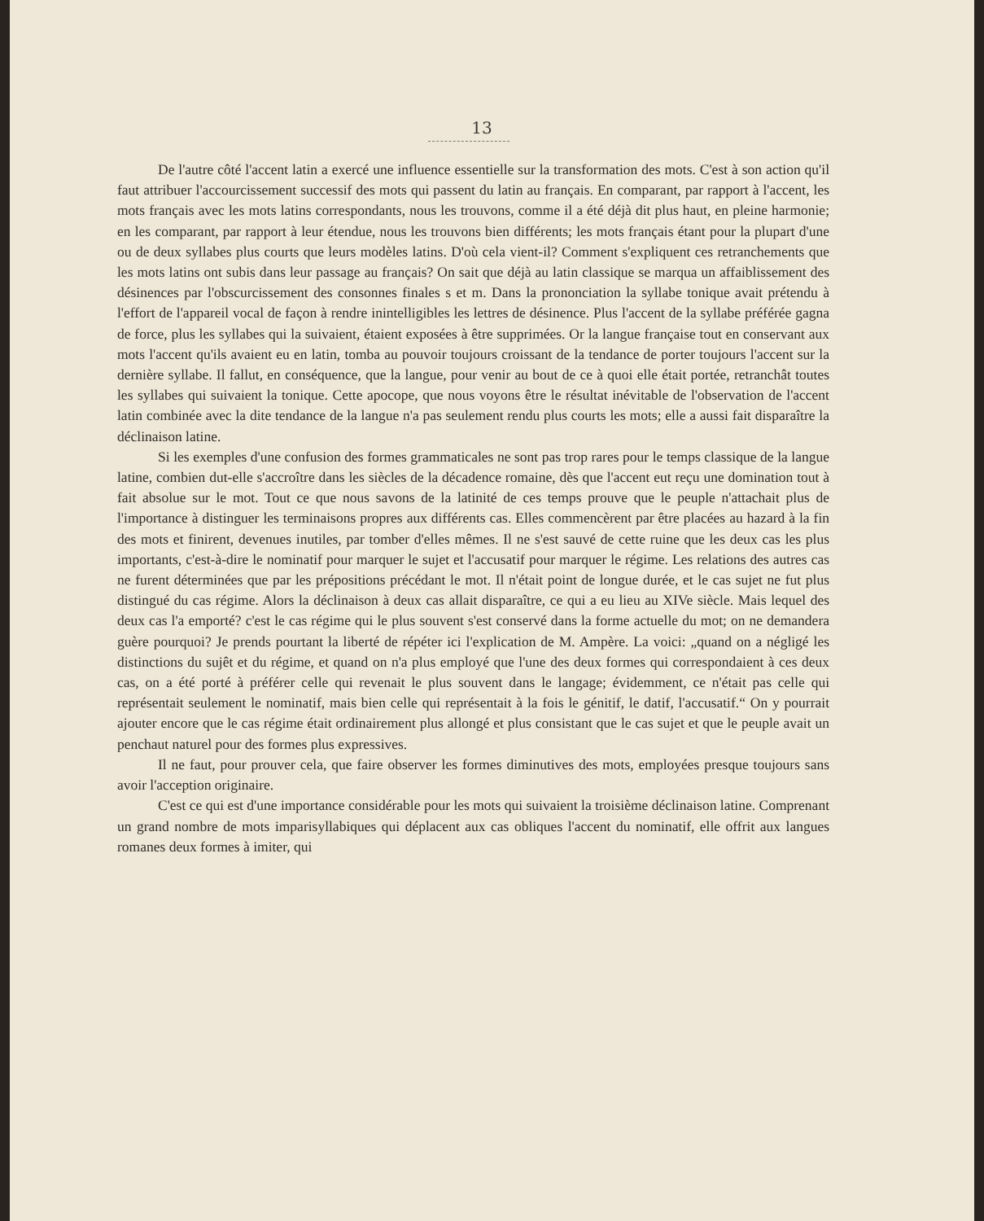13
De l'autre côté l'accent latin a exercé une influence essentielle sur la transformation des mots. C'est à son action qu'il faut attribuer l'accourcissement successif des mots qui passent du latin au français. En comparant, par rapport à l'accent, les mots français avec les mots latins correspondants, nous les trouvons, comme il a été déjà dit plus haut, en pleine harmonie; en les comparant, par rapport à leur étendue, nous les trouvons bien différents; les mots français étant pour la plupart d'une ou de deux syllabes plus courts que leurs modèles latins. D'où cela vient-il? Comment s'expliquent ces retranchements que les mots latins ont subis dans leur passage au français? On sait que déjà au latin classique se marqua un affaiblissement des désinences par l'obscurcissement des consonnes finales s et m. Dans la prononciation la syllabe tonique avait prétendu à l'effort de l'appareil vocal de façon à rendre inintelligibles les lettres de désinence. Plus l'accent de la syllabe préférée gagna de force, plus les syllabes qui la suivaient, étaient exposées à être supprimées. Or la langue française tout en conservant aux mots l'accent qu'ils avaient eu en latin, tomba au pouvoir toujours croissant de la tendance de porter toujours l'accent sur la dernière syllabe. Il fallut, en conséquence, que la langue, pour venir au bout de ce à quoi elle était portée, retranchât toutes les syllabes qui suivaient la tonique. Cette apocope, que nous voyons être le résultat inévitable de l'observation de l'accent latin combinée avec la dite tendance de la langue n'a pas seulement rendu plus courts les mots; elle a aussi fait disparaître la déclinaison latine.
Si les exemples d'une confusion des formes grammaticales ne sont pas trop rares pour le temps classique de la langue latine, combien dut-elle s'accroître dans les siècles de la décadence romaine, dès que l'accent eut reçu une domination tout à fait absolue sur le mot. Tout ce que nous savons de la latinité de ces temps prouve que le peuple n'attachait plus de l'importance à distinguer les terminaisons propres aux différents cas. Elles commencèrent par être placées au hazard à la fin des mots et finirent, devenues inutiles, par tomber d'elles mêmes. Il ne s'est sauvé de cette ruine que les deux cas les plus importants, c'est-à-dire le nominatif pour marquer le sujet et l'accusatif pour marquer le régime. Les relations des autres cas ne furent déterminées que par les prépositions précédant le mot. Il n'était point de longue durée, et le cas sujet ne fut plus distingué du cas régime. Alors la déclinaison à deux cas allait disparaître, ce qui a eu lieu au XIVe siècle. Mais lequel des deux cas l'a emporté? c'est le cas régime qui le plus souvent s'est conservé dans la forme actuelle du mot; on ne demandera guère pourquoi? Je prends pourtant la liberté de répéter ici l'explication de M. Ampère. La voici: „quand on a négligé les distinctions du sujêt et du régime, et quand on n'a plus employé que l'une des deux formes qui correspondaient à ces deux cas, on a été porté à préférer celle qui revenait le plus souvent dans le langage; évidemment, ce n'était pas celle qui représentait seulement le nominatif, mais bien celle qui représentait à la fois le génitif, le datif, l'accusatif.“ On y pourrait ajouter encore que le cas régime était ordinairement plus allongé et plus consistant que le cas sujet et que le peuple avait un penchaut naturel pour des formes plus expressives.
Il ne faut, pour prouver cela, que faire observer les formes diminutives des mots, employées presque toujours sans avoir l'acception originaire.
C'est ce qui est d'une importance considérable pour les mots qui suivaient la troisième déclinaison latine. Comprenant un grand nombre de mots imparisyllabiques qui déplacent aux cas obliques l'accent du nominatif, elle offrit aux langues romanes deux formes à imiter, qui